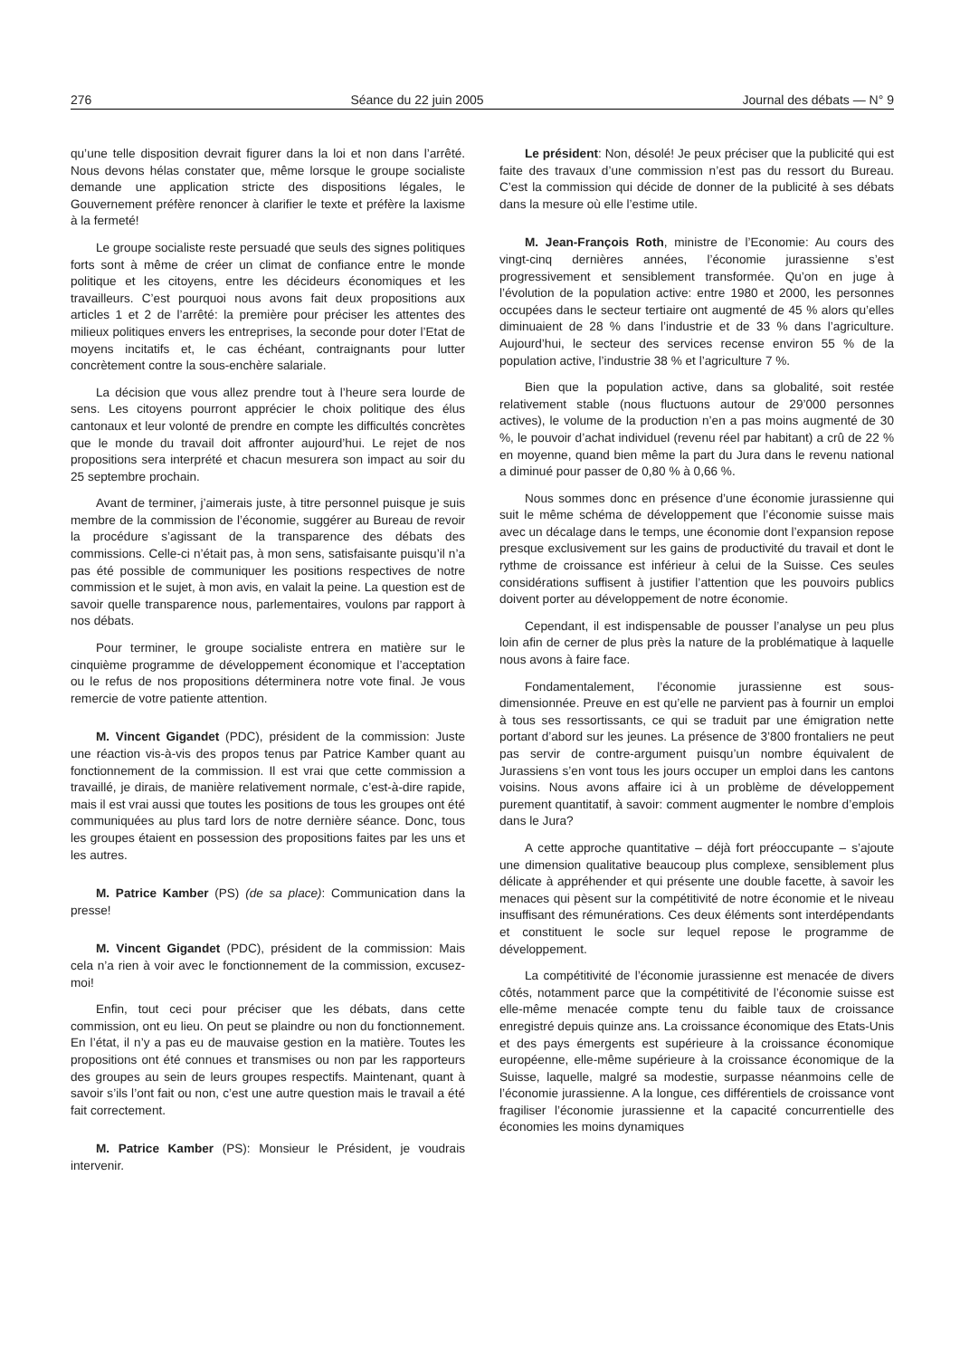276 Séance du 22 juin 2005 Journal des débats — N° 9
qu’une telle disposition devrait figurer dans la loi et non dans l’arrêté. Nous devons hélas constater que, même lorsque le groupe socialiste demande une application stricte des dispositions légales, le Gouvernement préfère renoncer à clarifier le texte et préfère la laxisme à la fermeté!
Le groupe socialiste reste persuadé que seuls des signes politiques forts sont à même de créer un climat de confiance entre le monde politique et les citoyens, entre les décideurs économiques et les travailleurs. C’est pourquoi nous avons fait deux propositions aux articles 1 et 2 de l’arrêté: la première pour préciser les attentes des milieux politiques envers les entreprises, la seconde pour doter l’Etat de moyens incitatifs et, le cas échéant, contraignants pour lutter concrètement contre la sous-enchère salariale.
La décision que vous allez prendre tout à l’heure sera lourde de sens. Les citoyens pourront apprécier le choix politique des élus cantonaux et leur volonté de prendre en compte les difficultés concrètes que le monde du travail doit affronter aujourd’hui. Le rejet de nos propositions sera interprété et chacun mesurera son impact au soir du 25 septembre prochain.
Avant de terminer, j’aimerais juste, à titre personnel puisque je suis membre de la commission de l’économie, suggérer au Bureau de revoir la procédure s’agissant de la transparence des débats des commissions. Celle-ci n’était pas, à mon sens, satisfaisante puisqu’il n’a pas été possible de communiquer les positions respectives de notre commission et le sujet, à mon avis, en valait la peine. La question est de savoir quelle transparence nous, parlementaires, voulons par rapport à nos débats.
Pour terminer, le groupe socialiste entrera en matière sur le cinquième programme de développement économique et l’acceptation ou le refus de nos propositions déterminera notre vote final. Je vous remercie de votre patiente attention.
M. Vincent Gigandet (PDC), président de la commission: Juste une réaction vis-à-vis des propos tenus par Patrice Kamber quant au fonctionnement de la commission. Il est vrai que cette commission a travaillé, je dirais, de manière relativement normale, c’est-à-dire rapide, mais il est vrai aussi que toutes les positions de tous les groupes ont été communiquées au plus tard lors de notre dernière séance. Donc, tous les groupes étaient en possession des propositions faites par les uns et les autres.
M. Patrice Kamber (PS) (de sa place): Communication dans la presse!
M. Vincent Gigandet (PDC), président de la commission: Mais cela n’a rien à voir avec le fonctionnement de la commission, excusez-moi!
Enfin, tout ceci pour préciser que les débats, dans cette commission, ont eu lieu. On peut se plaindre ou non du fonctionnement. En l’état, il n’y a pas eu de mauvaise gestion en la matière. Toutes les propositions ont été connues et transmises ou non par les rapporteurs des groupes au sein de leurs groupes respectifs. Maintenant, quant à savoir s’ils l’ont fait ou non, c’est une autre question mais le travail a été fait correctement.
M. Patrice Kamber (PS): Monsieur le Président, je voudrais intervenir.
Le président: Non, désolé! Je peux préciser que la publicité qui est faite des travaux d’une commission n’est pas du ressort du Bureau. C’est la commission qui décide de donner de la publicité à ses débats dans la mesure où elle l’estime utile.
M. Jean-François Roth, ministre de l’Economie: Au cours des vingt-cinq dernières années, l’économie jurassienne s’est progressivement et sensiblement transformée. Qu’on en juge à l’évolution de la population active: entre 1980 et 2000, les personnes occupées dans le secteur tertiaire ont augmenté de 45 % alors qu’elles diminuaient de 28 % dans l’industrie et de 33 % dans l’agriculture. Aujourd’hui, le secteur des services recense environ 55 % de la population active, l’industrie 38 % et l’agriculture 7 %.
Bien que la population active, dans sa globalité, soit restée relativement stable (nous fluctuons autour de 29’000 personnes actives), le volume de la production n’en a pas moins augmenté de 30 %, le pouvoir d’achat individuel (revenu réel par habitant) a crû de 22 % en moyenne, quand bien même la part du Jura dans le revenu national a diminué pour passer de 0,80 % à 0,66 %.
Nous sommes donc en présence d’une économie jurassienne qui suit le même schéma de développement que l’économie suisse mais avec un décalage dans le temps, une économie dont l’expansion repose presque exclusivement sur les gains de productivité du travail et dont le rythme de croissance est inférieur à celui de la Suisse. Ces seules considérations suffisent à justifier l’attention que les pouvoirs publics doivent porter au développement de notre économie.
Cependant, il est indispensable de pousser l’analyse un peu plus loin afin de cerner de plus près la nature de la problématique à laquelle nous avons à faire face.
Fondamentalement, l’économie jurassienne est sous-dimensionnée. Preuve en est qu’elle ne parvient pas à fournir un emploi à tous ses ressortissants, ce qui se traduit par une émigration nette portant d’abord sur les jeunes. La présence de 3’800 frontaliers ne peut pas servir de contre-argument puisqu’un nombre équivalent de Jurassiens s’en vont tous les jours occuper un emploi dans les cantons voisins. Nous avons affaire ici à un problème de développement purement quantitatif, à savoir: comment augmenter le nombre d’emplois dans le Jura?
A cette approche quantitative – déjà fort préoccupante – s’ajoute une dimension qualitative beaucoup plus complexe, sensiblement plus délicate à appréhender et qui présente une double facette, à savoir les menaces qui pèsent sur la compétitivité de notre économie et le niveau insuffisant des rémunérations. Ces deux éléments sont interdépendants et constituent le socle sur lequel repose le programme de développement.
La compétitivité de l’économie jurassienne est menacée de divers côtés, notamment parce que la compétitivité de l’économie suisse est elle-même menacée compte tenu du faible taux de croissance enregistré depuis quinze ans. La croissance économique des Etats-Unis et des pays émergents est supérieure à la croissance économique européenne, elle-même supérieure à la croissance économique de la Suisse, laquelle, malgré sa modestie, surpasse néanmoins celle de l’économie jurassienne. A la longue, ces différentiels de croissance vont fragiliser l’économie jurassienne et la capacité concurrentielle des économies les moins dynamiques